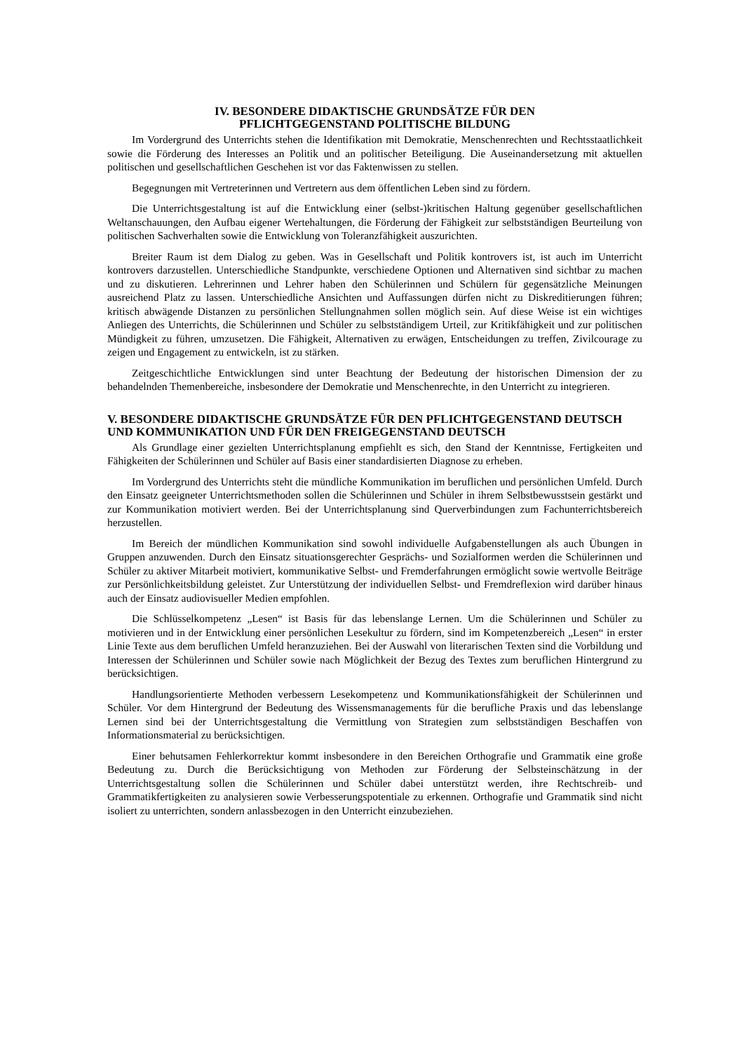IV. BESONDERE DIDAKTISCHE GRUNDSÄTZE FÜR DEN
PFLICHTGEGENSTAND POLITISCHE BILDUNG
Im Vordergrund des Unterrichts stehen die Identifikation mit Demokratie, Menschenrechten und Rechtsstaatlichkeit sowie die Förderung des Interesses an Politik und an politischer Beteiligung. Die Auseinandersetzung mit aktuellen politischen und gesellschaftlichen Geschehen ist vor das Faktenwissen zu stellen.
Begegnungen mit Vertreterinnen und Vertretern aus dem öffentlichen Leben sind zu fördern.
Die Unterrichtsgestaltung ist auf die Entwicklung einer (selbst-)kritischen Haltung gegenüber gesellschaftlichen Weltanschauungen, den Aufbau eigener Wertehaltungen, die Förderung der Fähigkeit zur selbstständigen Beurteilung von politischen Sachverhalten sowie die Entwicklung von Toleranzfähigkeit auszurichten.
Breiter Raum ist dem Dialog zu geben. Was in Gesellschaft und Politik kontrovers ist, ist auch im Unterricht kontrovers darzustellen. Unterschiedliche Standpunkte, verschiedene Optionen und Alternativen sind sichtbar zu machen und zu diskutieren. Lehrerinnen und Lehrer haben den Schülerinnen und Schülern für gegensätzliche Meinungen ausreichend Platz zu lassen. Unterschiedliche Ansichten und Auffassungen dürfen nicht zu Diskreditierungen führen; kritisch abwägende Distanzen zu persönlichen Stellungnahmen sollen möglich sein. Auf diese Weise ist ein wichtiges Anliegen des Unterrichts, die Schülerinnen und Schüler zu selbstständigem Urteil, zur Kritikfähigkeit und zur politischen Mündigkeit zu führen, umzusetzen. Die Fähigkeit, Alternativen zu erwägen, Entscheidungen zu treffen, Zivilcourage zu zeigen und Engagement zu entwickeln, ist zu stärken.
Zeitgeschichtliche Entwicklungen sind unter Beachtung der Bedeutung der historischen Dimension der zu behandelnden Themenbereiche, insbesondere der Demokratie und Menschenrechte, in den Unterricht zu integrieren.
V. BESONDERE DIDAKTISCHE GRUNDSÄTZE FÜR DEN PFLICHTGEGENSTAND DEUTSCH UND KOMMUNIKATION UND FÜR DEN FREIGEGENSTAND DEUTSCH
Als Grundlage einer gezielten Unterrichtsplanung empfiehlt es sich, den Stand der Kenntnisse, Fertigkeiten und Fähigkeiten der Schülerinnen und Schüler auf Basis einer standardisierten Diagnose zu erheben.
Im Vordergrund des Unterrichts steht die mündliche Kommunikation im beruflichen und persönlichen Umfeld. Durch den Einsatz geeigneter Unterrichtsmethoden sollen die Schülerinnen und Schüler in ihrem Selbstbewusstsein gestärkt und zur Kommunikation motiviert werden. Bei der Unterrichtsplanung sind Querverbindungen zum Fachunterrichtsbereich herzustellen.
Im Bereich der mündlichen Kommunikation sind sowohl individuelle Aufgabenstellungen als auch Übungen in Gruppen anzuwenden. Durch den Einsatz situationsgerechter Gesprächs- und Sozialformen werden die Schülerinnen und Schüler zu aktiver Mitarbeit motiviert, kommunikative Selbst- und Fremderfahrungen ermöglicht sowie wertvolle Beiträge zur Persönlichkeitsbildung geleistet. Zur Unterstützung der individuellen Selbst- und Fremdreflexion wird darüber hinaus auch der Einsatz audiovisueller Medien empfohlen.
Die Schlüsselkompetenz „Lesen“ ist Basis für das lebenslange Lernen. Um die Schülerinnen und Schüler zu motivieren und in der Entwicklung einer persönlichen Lesekultur zu fördern, sind im Kompetenzbereich „Lesen“ in erster Linie Texte aus dem beruflichen Umfeld heranzuziehen. Bei der Auswahl von literarischen Texten sind die Vorbildung und Interessen der Schülerinnen und Schüler sowie nach Möglichkeit der Bezug des Textes zum beruflichen Hintergrund zu berücksichtigen.
Handlungsorientierte Methoden verbessern Lesekompetenz und Kommunikationsfähigkeit der Schülerinnen und Schüler. Vor dem Hintergrund der Bedeutung des Wissensmanagements für die berufliche Praxis und das lebenslange Lernen sind bei der Unterrichtsgestaltung die Vermittlung von Strategien zum selbstständigen Beschaffen von Informationsmaterial zu berücksichtigen.
Einer behutsamen Fehlerkorrektur kommt insbesondere in den Bereichen Orthografie und Grammatik eine große Bedeutung zu. Durch die Berücksichtigung von Methoden zur Förderung der Selbsteinschätzung in der Unterrichtsgestaltung sollen die Schülerinnen und Schüler dabei unterstützt werden, ihre Rechtschreib- und Grammatikfertigkeiten zu analysieren sowie Verbesserungspotentiale zu erkennen. Orthografie und Grammatik sind nicht isoliert zu unterrichten, sondern anlassbezogen in den Unterricht einzubeziehen.